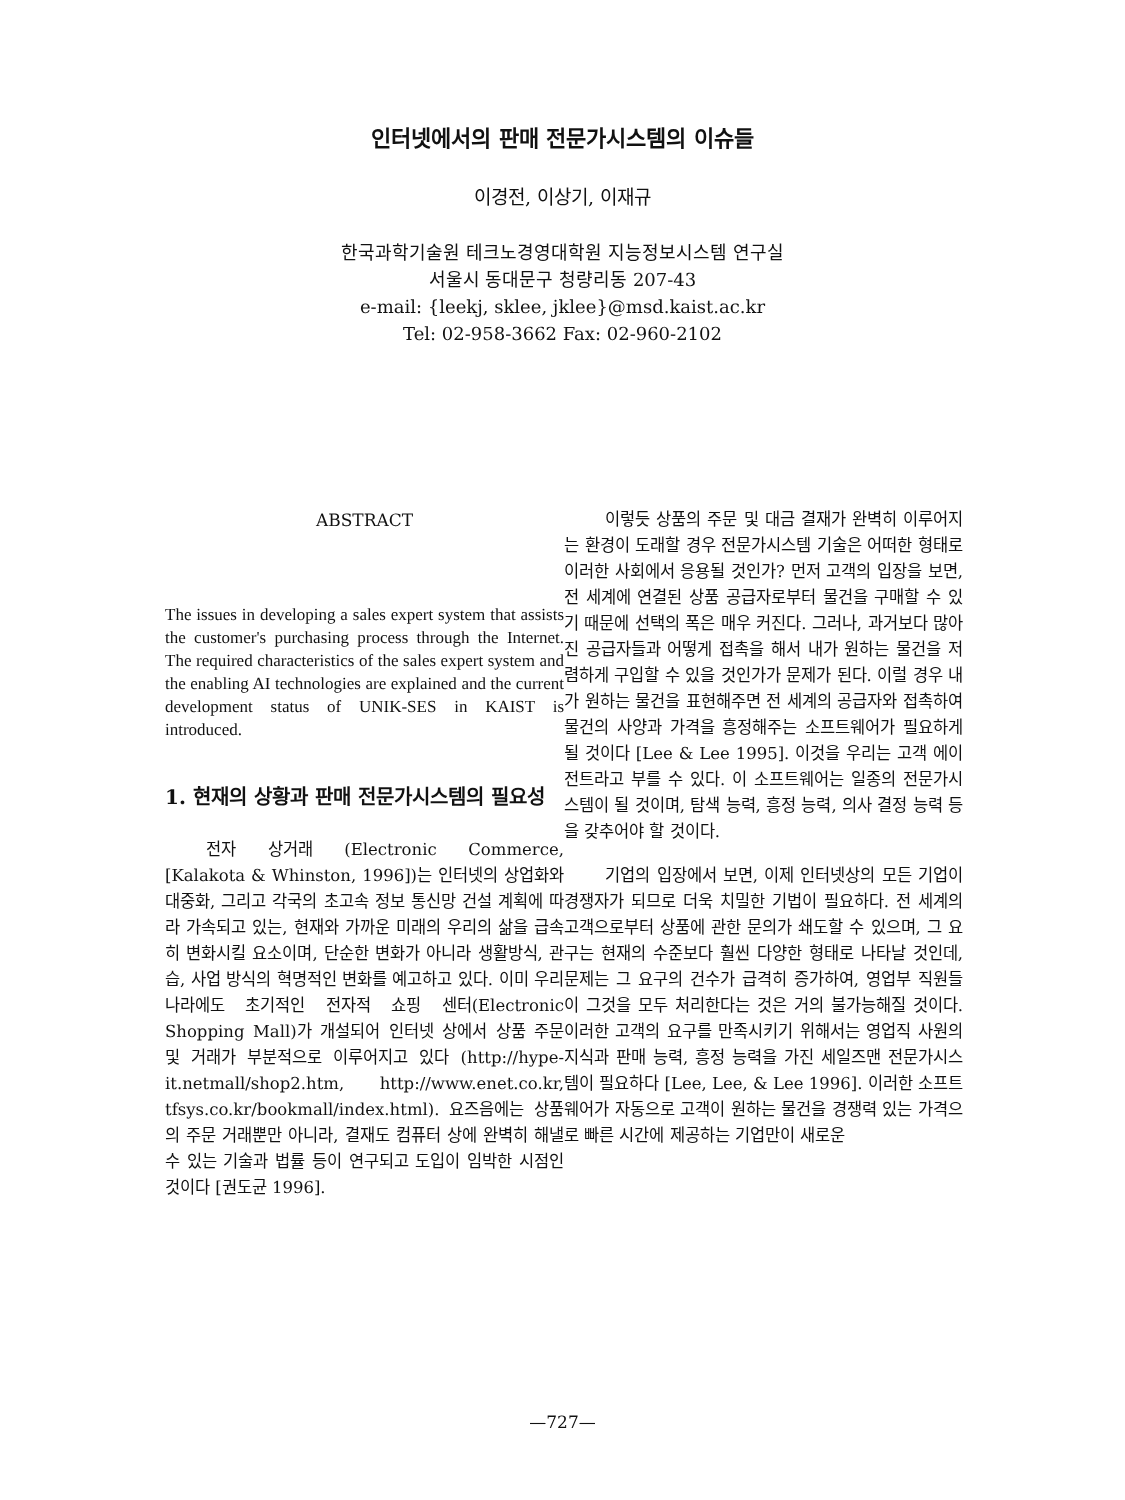인터넷에서의 판매 전문가시스템의 이슈들
이경전, 이상기, 이재규
한국과학기술원 테크노경영대학원 지능정보시스템 연구실
서울시 동대문구 청량리동 207-43
e-mail: {leekj, sklee, jklee}@msd.kaist.ac.kr
Tel: 02-958-3662 Fax: 02-960-2102
ABSTRACT
The issues in developing a sales expert system that assists the customer's purchasing process through the Internet. The required characteristics of the sales expert system and the enabling AI technologies are explained and the current development status of UNIK-SES in KAIST is introduced.
1. 현재의 상황과 판매 전문가시스템의 필요성
전자 상거래 (Electronic Commerce, [Kalakota & Whinston, 1996])는 인터넷의 상업화와 대중화, 그리고 각국의 초고속 정보 통신망 건설 계획에 따라 가속되고 있는, 현재와 가까운 미래의 우리의 삶을 급속히 변화시킬 요소이며, 단순한 변화가 아니라 생활방식, 관습, 사업 방식의 혁명적인 변화를 예고하고 있다. 이미 우리 나라에도 초기적인 전자적 쇼핑 센터(Electronic Shopping Mall)가 개설되어 인터넷 상에서 상품 주문 및 거래가 부분적으로 이루어지고 있다 (http://hype-it.netmall/shop2.htm, http://www.enet.co.kr, tfsys.co.kr/bookmall/index.html). 요즈음에는 상품의 주문 거래뿐만 아니라, 결재도 컴퓨터 상에 완벽히 해낼 수 있는 기술과 법률 등이 연구되고 도입이 임박한 시점인 것이다 [권도균 1996].
이렇듯 상품의 주문 및 대금 결재가 완벽히 이루어지는 환경이 도래할 경우 전문가시스템 기술은 어떠한 형태로 이러한 사회에서 응용될 것인가? 먼저 고객의 입장을 보면, 전 세계에 연결된 상품 공급자로부터 물건을 구매할 수 있기 때문에 선택의 폭은 매우 커진다. 그러나, 과거보다 많아진 공급자들과 어떻게 접촉을 해서 내가 원하는 물건을 저렴하게 구입할 수 있을 것인가가 문제가 된다. 이럴 경우 내가 원하는 물건을 표현해주면 전 세계의 공급자와 접촉하여 물건의 사양과 가격을 흥정해주는 소프트웨어가 필요하게 될 것이다 [Lee & Lee 1995]. 이것을 우리는 고객 에이전트라고 부를 수 있다. 이 소프트웨어는 일종의 전문가시스템이 될 것이며, 탐색 능력, 흥정 능력, 의사 결정 능력 등을 갖추어야 할 것이다.
기업의 입장에서 보면, 이제 인터넷상의 모든 기업이 경쟁자가 되므로 더욱 치밀한 기법이 필요하다. 전 세계의 고객으로부터 상품에 관한 문의가 쇄도할 수 있으며, 그 요구는 현재의 수준보다 훨씬 다양한 형태로 나타날 것인데, 문제는 그 요구의 건수가 급격히 증가하여, 영업부 직원들이 그것을 모두 처리한다는 것은 거의 불가능해질 것이다. 이러한 고객의 요구를 만족시키기 위해서는 영업직 사원의 지식과 판매 능력, 흥정 능력을 가진 세일즈맨 전문가시스템이 필요하다 [Lee, Lee, & Lee 1996]. 이러한 소프트웨어가 자동으로 고객이 원하는 물건을 경쟁력 있는 가격으로 빠른 시간에 제공하는 기업만이 새로운
—727—